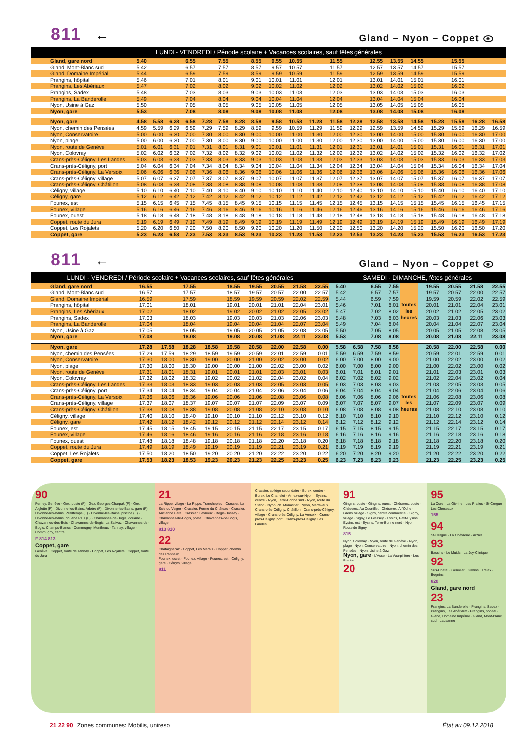811 ←
Gland – Nyon – Coppet ◉
| LUNDI - VENDREDI / Période scolaire + Vacances scolaires, sauf fêtes générales | | | | | | | | | | | | | | | | | | | | |
| --- | --- | --- | --- | --- | --- | --- | --- | --- | --- | --- | --- | --- | --- | --- | --- | --- | --- | --- | --- | --- |
| Gland, gare nord | 5.40 | | | 6.55 | | 7.55 | | 8.55 | 9.55 | 10.55 | | 11.55 | | 12.55 | 13.55 | 14.55 | | 15.55 | | |
| Gland, Mont-Blanc sud | 5.42 | | | 6.57 | | 7.57 | | 8.57 | 9.57 | 10.57 | | 11.57 | | 12.57 | 13.57 | 14.57 | | 15.57 | | |
| Gland, Domaine Impérial | 5.44 | | | 6.59 | | 7.59 | | 8.59 | 9.59 | 10.59 | | 11.59 | | 12.59 | 13.59 | 14.59 | | 15.59 | | |
| Prangins, hôpital | 5.46 | | | 7.01 | | 8.01 | | 9.01 | 10.01 | 11.01 | | 12.01 | | 13.01 | 14.01 | 15.01 | | 16.01 | | |
| Prangins, Les Abériaux | 5.47 | | | 7.02 | | 8.02 | | 9.02 | 10.02 | 11.02 | | 12.02 | | 13.02 | 14.02 | 15.02 | | 16.02 | | |
| Prangins, Sadex | 5.48 | | | 7.03 | | 8.03 | | 9.03 | 10.03 | 11.03 | | 12.03 | | 13.03 | 14.03 | 15.03 | | 16.03 | | |
| Prangins, La Banderolle | 5.49 | | | 7.04 | | 8.04 | | 9.04 | 10.04 | 11.04 | | 12.04 | | 13.04 | 14.04 | 15.04 | | 16.04 | | |
| Nyon, Usine à Gaz | 5.50 | | | 7.05 | | 8.05 | | 9.05 | 10.05 | 11.05 | | 12.05 | | 13.05 | 14.05 | 15.05 | | 16.05 | | |
| Nyon, gare | 5.53 | | | 7.08 | | 8.08 | | 9.08 | 10.08 | 11.08 | | 12.08 | | 13.08 | 14.08 | 15.08 | | 16.08 | | |
| Nyon, gare | 4.58 | 5.58 | 6.28 | 6.58 | 7.28 | 7.58 | 8.28 | 8.58 | 9.58 | 10.58 | 11.28 | 11.58 | 12.28 | 12.58 | 13.58 | 14.58 | 15.28 | 15.58 | 16.28 | 16.58 |
| Nyon, chemin des Pensées | 4.59 | 5.59 | 6.29 | 6.59 | 7.29 | 7.59 | 8.29 | 8.59 | 9.59 | 10.59 | 11.29 | 11.59 | 12.29 | 12.59 | 13.59 | 14.59 | 15.29 | 15.59 | 16.29 | 16.59 |
| Nyon, Conservatoire | 5.00 | 6.00 | 6.30 | 7.00 | 7.30 | 8.00 | 8.30 | 9.00 | 10.00 | 11.00 | 11.30 | 12.00 | 12.30 | 13.00 | 14.00 | 15.00 | 15.30 | 16.00 | 16.30 | 17.00 |
| Nyon, plage | 5.00 | 6.00 | 6.30 | 7.00 | 7.30 | 8.00 | 8.30 | 9.00 | 10.00 | 11.00 | 11.30 | 12.00 | 12.30 | 13.00 | 14.00 | 15.00 | 15.30 | 16.00 | 16.30 | 17.00 |
| Nyon, route de Genève | 5.01 | 6.01 | 6.31 | 7.01 | 7.31 | 8.01 | 8.31 | 9.01 | 10.01 | 11.01 | 11.31 | 12.01 | 12.31 | 13.01 | 14.01 | 15.01 | 15.31 | 16.01 | 16.31 | 17.01 |
| Nyon, Colovray | 5.02 | 6.02 | 6.32 | 7.02 | 7.32 | 8.02 | 8.32 | 9.02 | 10.02 | 11.02 | 11.32 | 12.02 | 12.32 | 13.02 | 14.02 | 15.02 | 15.32 | 16.02 | 16.32 | 17.02 |
| Crans-près-Céligny, Les Landes | 5.03 | 6.03 | 6.33 | 7.03 | 7.33 | 8.03 | 8.33 | 9.03 | 10.03 | 11.03 | 11.33 | 12.03 | 12.33 | 13.03 | 14.03 | 15.03 | 15.33 | 16.03 | 16.33 | 17.03 |
| Crans-près-Céligny, port | 5.04 | 6.04 | 6.34 | 7.04 | 7.34 | 8.04 | 8.34 | 9.04 | 10.04 | 11.04 | 11.34 | 12.04 | 12.34 | 13.04 | 14.04 | 15.04 | 15.34 | 16.04 | 16.34 | 17.04 |
| Crans-près-Céligny, La Versoix | 5.06 | 6.06 | 6.36 | 7.06 | 7.36 | 8.06 | 8.36 | 9.06 | 10.06 | 11.06 | 11.36 | 12.06 | 12.36 | 13.06 | 14.06 | 15.06 | 15.36 | 16.06 | 16.36 | 17.06 |
| Crans-près-Céligny, village | 5.07 | 6.07 | 6.37 | 7.07 | 7.37 | 8.07 | 8.37 | 9.07 | 10.07 | 11.07 | 11.37 | 12.07 | 12.37 | 13.07 | 14.07 | 15.07 | 15.37 | 16.07 | 16.37 | 17.07 |
| Crans-près-Céligny, Châtillon | 5.08 | 6.08 | 6.38 | 7.08 | 7.38 | 8.08 | 8.38 | 9.08 | 10.08 | 11.08 | 11.38 | 12.08 | 12.38 | 13.08 | 14.08 | 15.08 | 15.38 | 16.08 | 16.38 | 17.08 |
| Céligny, village | 5.10 | 6.10 | 6.40 | 7.10 | 7.40 | 8.10 | 8.40 | 9.10 | 10.10 | 11.10 | 11.40 | 12.10 | 12.40 | 13.10 | 14.10 | 15.10 | 15.40 | 16.10 | 16.40 | 17.10 |
| Céligny, gare | 5.12 | 6.12 | 6.42 | 7.12 | 7.42 | 8.12 | 8.42 | 9.12 | 10.12 | 11.12 | 11.42 | 12.12 | 12.42 | 13.12 | 14.12 | 15.12 | 15.42 | 16.12 | 16.42 | 17.12 |
| Founex, est | 5.15 | 6.15 | 6.45 | 7.15 | 7.45 | 8.15 | 8.45 | 9.15 | 10.15 | 11.15 | 11.45 | 12.15 | 12.45 | 13.15 | 14.15 | 15.15 | 15.45 | 16.15 | 16.45 | 17.15 |
| Founex, village | 5.16 | 6.16 | 6.46 | 7.16 | 7.46 | 8.16 | 8.46 | 9.16 | 10.16 | 11.16 | 11.46 | 12.16 | 12.46 | 13.16 | 14.16 | 15.16 | 15.46 | 16.16 | 16.46 | 17.16 |
| Founex, ouest | 5.18 | 6.18 | 6.48 | 7.18 | 7.48 | 8.18 | 8.48 | 9.18 | 10.18 | 11.18 | 11.48 | 12.18 | 12.48 | 13.18 | 14.18 | 15.18 | 15.48 | 16.18 | 16.48 | 17.18 |
| Coppet, route du Jura | 5.19 | 6.19 | 6.49 | 7.19 | 7.49 | 8.19 | 8.49 | 9.19 | 10.19 | 11.19 | 11.49 | 12.19 | 12.49 | 13.19 | 14.19 | 15.19 | 15.49 | 16.19 | 16.49 | 17.19 |
| Coppet, Les Rojalets | 5.20 | 6.20 | 6.50 | 7.20 | 7.50 | 8.20 | 8.50 | 9.20 | 10.20 | 11.20 | 11.50 | 12.20 | 12.50 | 13.20 | 14.20 | 15.20 | 15.50 | 16.20 | 16.50 | 17.20 |
| Coppet, gare | 5.23 | 6.23 | 6.53 | 7.23 | 7.53 | 8.23 | 8.53 | 9.23 | 10.23 | 11.23 | 11.53 | 12.23 | 12.53 | 13.23 | 14.23 | 15.23 | 15.53 | 16.23 | 16.53 | 17.23 |
811 ←
Gland – Nyon – Coppet ◉
| LUNDI - VENDREDI / Période scolaire + Vacances scolaires, sauf fêtes générales | | | | | | | | | | SAMEDI - DIMANCHE, fêtes générales | | | | | | | | |
| --- | --- | --- | --- | --- | --- | --- | --- | --- | --- | --- | --- | --- | --- | --- | --- | --- | --- | --- |
| Gland, gare nord | 16.55 | | 17.55 | | 18.55 | 19.55 | 20.55 | 21.58 | 22.55 | 5.40 | | 6.55 | 7.55 | toutes les heures | 19.55 | 20.55 | 21.58 | 22.55 |
| Gland, Mont-Blanc sud | 16.57 | | 17.57 | | 18.57 | 19.57 | 20.57 | 22.00 | 22.57 | 5.42 | | 6.57 | 7.57 | | 19.57 | 20.57 | 22.00 | 22.57 |
| Gland, Domaine Impérial | 16.59 | | 17.59 | | 18.59 | 19.59 | 20.59 | 22.02 | 22.59 | 5.44 | | 6.59 | 7.59 | | 19.59 | 20.59 | 22.02 | 22.59 |
| Prangins, hôpital | 17.01 | | 18.01 | | 19.01 | 20.01 | 21.01 | 22.04 | 23.01 | 5.46 | | 7.01 | 8.01 | | 20.01 | 21.01 | 22.04 | 23.01 |
| Prangins, Les Abériaux | 17.02 | | 18.02 | | 19.02 | 20.02 | 21.02 | 22.05 | 23.02 | 5.47 | | 7.02 | 8.02 | | 20.02 | 21.02 | 22.05 | 23.02 |
| Prangins, Sadex | 17.03 | | 18.03 | | 19.03 | 20.03 | 21.03 | 22.06 | 23.03 | 5.48 | | 7.03 | 8.03 | | 20.03 | 21.03 | 22.06 | 23.03 |
| Prangins, La Banderolle | 17.04 | | 18.04 | | 19.04 | 20.04 | 21.04 | 22.07 | 23.04 | 5.49 | | 7.04 | 8.04 | | 20.04 | 21.04 | 22.07 | 23.04 |
| Nyon, Usine à Gaz | 17.05 | | 18.05 | | 19.05 | 20.05 | 21.05 | 22.08 | 23.05 | 5.50 | | 7.05 | 8.05 | | 20.05 | 21.05 | 22.08 | 23.05 |
| Nyon, gare | 17.08 | | 18.08 | | 19.08 | 20.08 | 21.08 | 22.11 | 23.08 | 5.53 | | 7.08 | 8.08 | | 20.08 | 21.08 | 22.11 | 23.08 |
| Nyon, gare | 17.28 | 17.58 | 18.28 | 18.58 | 19.58 | 20.58 | 22.00 | 22.58 | 0.00 | 5.58 | 6.58 | 7.58 | 8.58 | toutes les heures | 20.58 | 22.00 | 22.58 | 0.00 |
| Nyon, chemin des Pensées | 17.29 | 17.59 | 18.29 | 18.59 | 19.59 | 20.59 | 22.01 | 22.59 | 0.01 | 5.59 | 6.59 | 7.59 | 8.59 | | 20.59 | 22.01 | 22.59 | 0.01 |
| Nyon, Conservatoire | 17.30 | 18.00 | 18.30 | 19.00 | 20.00 | 21.00 | 22.02 | 23.00 | 0.02 | 6.00 | 7.00 | 8.00 | 9.00 | | 21.00 | 22.02 | 23.00 | 0.02 |
| Nyon, plage | 17.30 | 18.00 | 18.30 | 19.00 | 20.00 | 21.00 | 22.02 | 23.00 | 0.02 | 6.00 | 7.00 | 8.00 | 9.00 | | 21.00 | 22.02 | 23.00 | 0.02 |
| Nyon, route de Genève | 17.31 | 18.01 | 18.31 | 19.01 | 20.01 | 21.01 | 22.03 | 23.01 | 0.03 | 6.01 | 7.01 | 8.01 | 9.01 | | 21.01 | 22.03 | 23.01 | 0.03 |
| Nyon, Colovray | 17.32 | 18.02 | 18.32 | 19.02 | 20.02 | 21.02 | 22.04 | 23.02 | 0.04 | 6.02 | 7.02 | 8.02 | 9.02 | | 21.02 | 22.04 | 23.02 | 0.04 |
| Crans-près-Céligny, Les Landes | 17.33 | 18.03 | 18.33 | 19.03 | 20.03 | 21.03 | 22.05 | 23.03 | 0.05 | 6.03 | 7.03 | 8.03 | 9.03 | | 21.03 | 22.05 | 23.03 | 0.05 |
| Crans-près-Céligny, port | 17.34 | 18.04 | 18.34 | 19.04 | 20.04 | 21.04 | 22.06 | 23.04 | 0.06 | 6.04 | 7.04 | 8.04 | 9.04 | | 21.04 | 22.06 | 23.04 | 0.06 |
| Crans-près-Céligny, La Versoix | 17.36 | 18.06 | 18.36 | 19.06 | 20.06 | 21.06 | 22.08 | 23.06 | 0.08 | 6.06 | 7.06 | 8.06 | 9.06 | | 21.06 | 22.08 | 23.06 | 0.08 |
| Crans-près-Céligny, village | 17.37 | 18.07 | 18.37 | 19.07 | 20.07 | 21.07 | 22.09 | 23.07 | 0.09 | 6.07 | 7.07 | 8.07 | 9.07 | | 21.07 | 22.09 | 23.07 | 0.09 |
| Crans-près-Céligny, Châtillon | 17.38 | 18.08 | 18.38 | 19.08 | 20.08 | 21.08 | 22.10 | 23.08 | 0.10 | 6.08 | 7.08 | 8.08 | 9.08 | | 21.08 | 22.10 | 23.08 | 0.10 |
| Céligny, village | 17.40 | 18.10 | 18.40 | 19.10 | 20.10 | 21.10 | 22.12 | 23.10 | 0.12 | 6.10 | 7.10 | 8.10 | 9.10 | | 21.10 | 22.12 | 23.10 | 0.12 |
| Céligny, gare | 17.42 | 18.12 | 18.42 | 19.12 | 20.12 | 21.12 | 22.14 | 23.12 | 0.14 | 6.12 | 7.12 | 8.12 | 9.12 | | 21.12 | 22.14 | 23.12 | 0.14 |
| Founex, est | 17.45 | 18.15 | 18.45 | 19.15 | 20.15 | 21.15 | 22.17 | 23.15 | 0.17 | 6.15 | 7.15 | 8.15 | 9.15 | | 21.15 | 22.17 | 23.15 | 0.17 |
| Founex, village | 17.46 | 18.16 | 18.46 | 19.16 | 20.16 | 21.16 | 22.18 | 23.16 | 0.18 | 6.16 | 7.16 | 8.16 | 9.16 | | 21.16 | 22.18 | 23.16 | 0.18 |
| Founex, ouest | 17.48 | 18.18 | 18.48 | 19.18 | 20.18 | 21.18 | 22.20 | 23.18 | 0.20 | 6.18 | 7.18 | 8.18 | 9.18 | | 21.18 | 22.20 | 23.18 | 0.20 |
| Coppet, route du Jura | 17.49 | 18.19 | 18.49 | 19.19 | 20.19 | 21.19 | 22.21 | 23.19 | 0.21 | 6.19 | 7.19 | 8.19 | 9.19 | | 21.19 | 22.21 | 23.19 | 0.21 |
| Coppet, Les Rojalets | 17.50 | 18.20 | 18.50 | 19.20 | 20.20 | 21.20 | 22.22 | 23.20 | 0.22 | 6.20 | 7.20 | 8.20 | 9.20 | | 21.20 | 22.22 | 23.20 | 0.22 |
| Coppet, gare | 17.53 | 18.23 | 18.53 | 19.23 | 20.23 | 21.23 | 22.25 | 23.23 | 0.25 | 6.23 | 7.23 | 8.23 | 9.23 | | 21.23 | 22.25 | 23.23 | 0.25 |
90
Ferney, Genève · Gex, poste (F) · Gex, Georges Charpak (F) · Gex, Aiglette (F) · Divonne-les-Bains, Arbère (F) · Divonne-les-Bains, gare (F) · Divonne-les-Bains, Perdtemps (F) · Divonne-les-Bains, piscine (F) · Divonne-les-Bains, douane P+R (F) · Chavannes-de-Bogis, douane · Chavannes-des-Bois · Chavannes-de-Bogis, La Salivaz · Chavannes-de-Bogis, Champs-Blancs · Commugny, Monthoux · Tannay, village · Commugny, centre
F 814 813
Coppet, gare
Genève · Coppet, route de Tannay · Coppet, Les Rojalets · Coppet, route du Jura
21
La Rippe, village · La Rippe, Tranchepied · Crassier, La Scie du Verger · Crassier, Ferme du Château · Crassier, Ancienne Gare · Crassier, Levrioux · Bogis-Bossey · Chavannes-de-Bogis, poste · Chavannes-de-Bogis, village
813 810
22
Châtaigneriaz · Coppet, Les Marais · Coppet, chemin des Rannaux
Founex, ouest · Founex, village · Founex, est · Céligny, gare · Céligny, village
811
Crassier, collège secondaire · Borex, centre · Borex, Le Chanelet · Arnex-sur-Nyon · Eysins, centre · Nyon, Terre-Bonne sud · Nyon, route du Stand · Nyon, ch. Monastier · Nyon, Martavaux
Crans-près-Céligny, Châtillon · Crans-près-Céligny, village · Crans-près-Céligny, La Versoix · Crans-près-Céligny, port · Crans-près-Céligny, Les Landes
91
Gingins, poste · Gingins, ouest · Chéserex, poste · Chéserex, Au Courtillet · Chéserex, A l'Oche · Grens, village · Signy, centre commercial · Signy, village · Signy, Le Glassey · Eysins, Petit-Eysins · Eysins, est · Eysins, Terre-Bonne nord · Nyon, Route de Signy
815
Nyon, Colovray · Nyon, route de Genève · Nyon, plage · Nyon, Conservatoire · Nyon, chemin des Pensées · Nyon, Usine à Gaz
Nyon, gare · L'Asse · La Vuarpillière · Les Plantaz
20
95
La Cure · La Givrine · Les Pralies · St-Cergue Les Cheseaux
155
94
St-Cergue · La Chèvrerie · Arzier
93
Bassins · Le Muids · La Joy-Clinique
92
Sus-Châtel · Genolier · Givrins · Trélex · Begnins
820
Gland, gare nord
23
Prangins, La Banderolle · Prangins, Sadex · Prangins, Les Abériaux · Prangins, hôpital · Gland, Domaine Impérial · Gland, Mont-Blanc sud · Lausanne
21 22 90 Zones communes: Mobilis, unireso
État au 09.12.2018